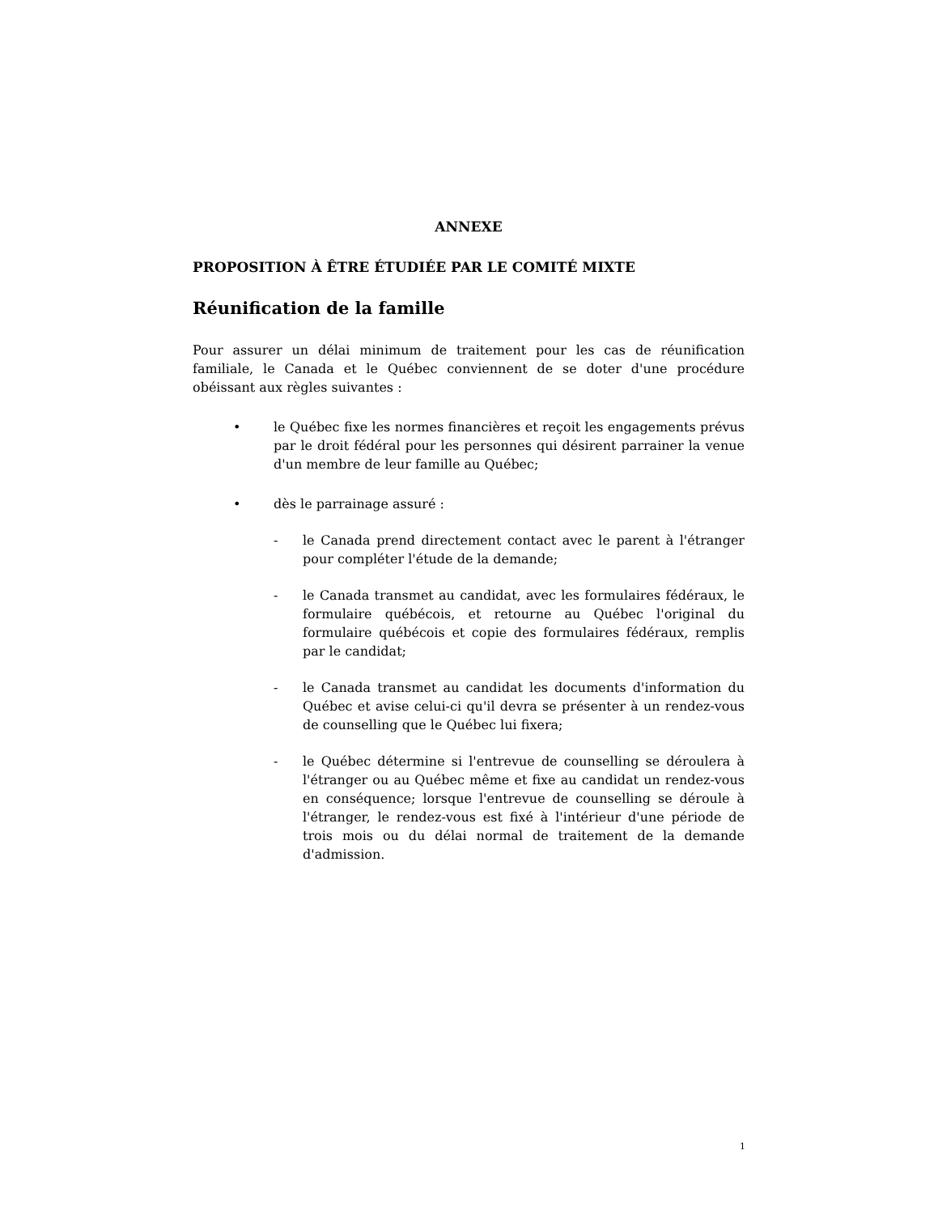ANNEXE
PROPOSITION À ÊTRE ÉTUDIÉE PAR LE COMITÉ MIXTE
Réunification de la famille
Pour assurer un délai minimum de traitement pour les cas de réunification familiale, le Canada et le Québec conviennent de se doter d'une procédure obéissant aux règles suivantes :
• le Québec fixe les normes financières et reçoit les engagements prévus par le droit fédéral pour les personnes qui désirent parrainer la venue d'un membre de leur famille au Québec;
• dès le parrainage assuré :
- le Canada prend directement contact avec le parent à l'étranger pour compléter l'étude de la demande;
- le Canada transmet au candidat, avec les formulaires fédéraux, le formulaire québécois, et retourne au Québec l'original du formulaire québécois et copie des formulaires fédéraux, remplis par le candidat;
- le Canada transmet au candidat les documents d'information du Québec et avise celui-ci qu'il devra se présenter à un rendez-vous de counselling que le Québec lui fixera;
- le Québec détermine si l'entrevue de counselling se déroulera à l'étranger ou au Québec même et fixe au candidat un rendez-vous en conséquence; lorsque l'entrevue de counselling se déroule à l'étranger, le rendez-vous est fixé à l'intérieur d'une période de trois mois ou du délai normal de traitement de la demande d'admission.
1